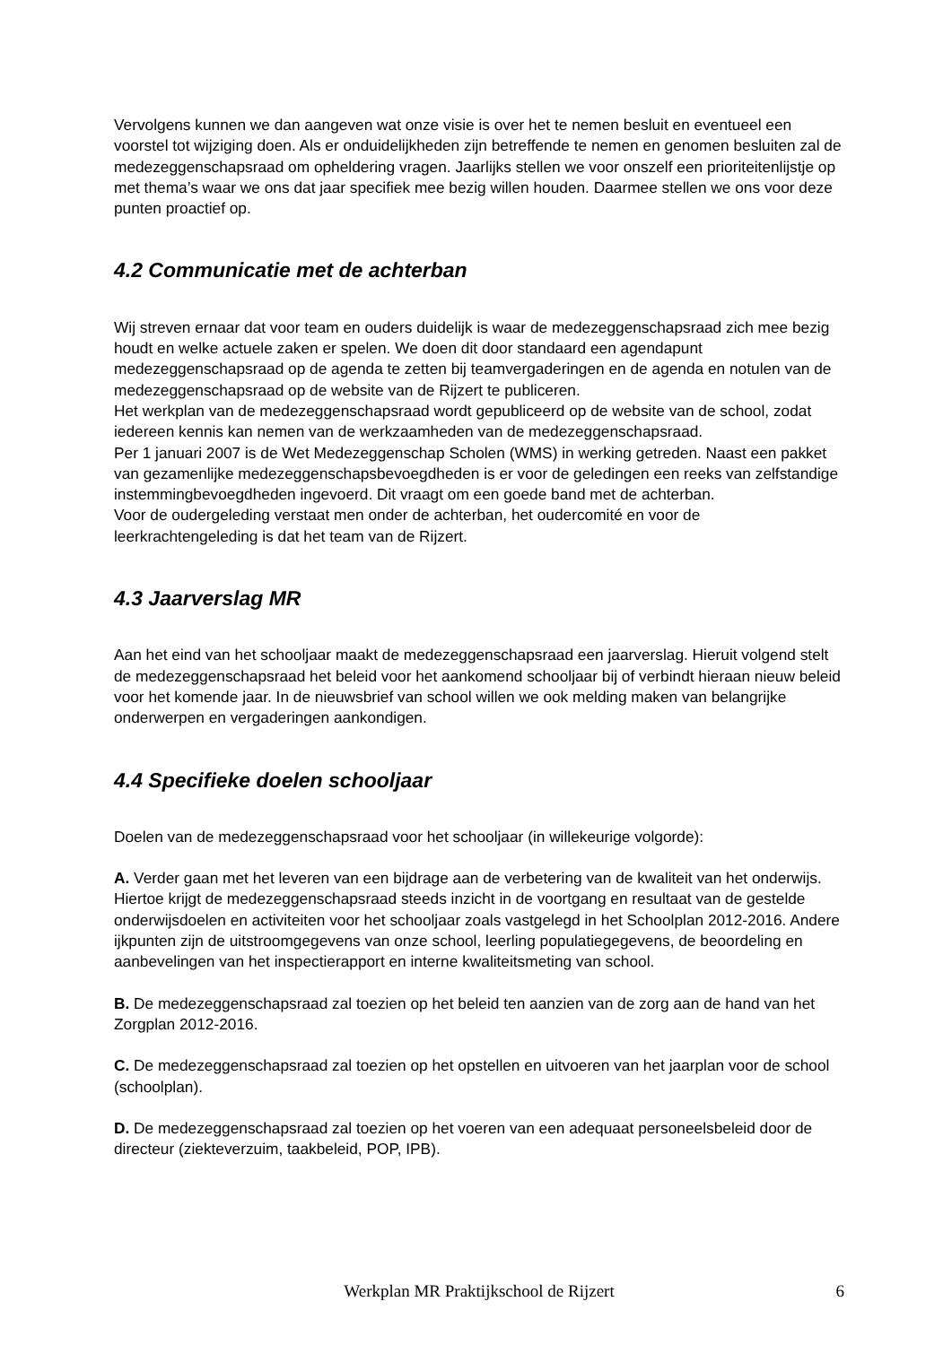Vervolgens kunnen we dan aangeven wat onze visie is over het te nemen besluit en eventueel een voorstel tot wijziging doen. Als er onduidelijkheden zijn betreffende te nemen en genomen besluiten zal de medezeggenschapsraad om opheldering vragen. Jaarlijks stellen we voor onszelf een prioriteitenlijstje op met thema’s waar we ons dat jaar specifiek mee bezig willen houden. Daarmee stellen we ons voor deze punten proactief op.
4.2 Communicatie met de achterban
Wij streven ernaar dat voor team en ouders duidelijk is waar de medezeggenschapsraad zich mee bezig houdt en welke actuele zaken er spelen. We doen dit door standaard een agendapunt medezeggenschapsraad op de agenda te zetten bij teamvergaderingen en de agenda en notulen van de medezeggenschapsraad op de website van de Rijzert te publiceren.
Het werkplan van de medezeggenschapsraad wordt gepubliceerd op de website van de school, zodat iedereen kennis kan nemen van de werkzaamheden van de medezeggenschapsraad.
Per 1 januari 2007 is de Wet Medezeggenschap Scholen (WMS) in werking getreden. Naast een pakket van gezamenlijke medezeggenschapsbevoegdheden is er voor de geledingen een reeks van zelfstandige instemmingbevoegdheden ingevoerd. Dit vraagt om een goede band met de achterban.
Voor de oudergeleding verstaat men onder de achterban, het oudercomité en voor de leerkrachtengeleding is dat het team van de Rijzert.
4.3 Jaarverslag MR
Aan het eind van het schooljaar maakt de medezeggenschapsraad een jaarverslag. Hieruit volgend stelt de medezeggenschapsraad het beleid voor het aankomend schooljaar bij of verbindt hieraan nieuw beleid voor het komende jaar. In de nieuwsbrief van school willen we ook melding maken van belangrijke onderwerpen en vergaderingen aankondigen.
4.4 Specifieke doelen schooljaar
Doelen van de medezeggenschapsraad voor het schooljaar (in willekeurige volgorde):
A. Verder gaan met het leveren van een bijdrage aan de verbetering van de kwaliteit van het onderwijs. Hiertoe krijgt de medezeggenschapsraad steeds inzicht in de voortgang en resultaat van de gestelde onderwijsdoelen en activiteiten voor het schooljaar zoals vastgelegd in het Schoolplan 2012-2016. Andere ijkpunten zijn de uitstroomgegevens van onze school, leerling populatiegegevens, de beoordeling en aanbevelingen van het inspectierapport en interne kwaliteitsmeting van school.
B. De medezeggenschapsraad zal toezien op het beleid ten aanzien van de zorg aan de hand van het Zorgplan 2012-2016.
C. De medezeggenschapsraad zal toezien op het opstellen en uitvoeren van het jaarplan voor de school (schoolplan).
D. De medezeggenschapsraad zal toezien op het voeren van een adequaat personeelsbeleid door de directeur (ziekteverzuim, taakbeleid, POP, IPB).
Werkplan MR Praktijkschool de Rijzert
6